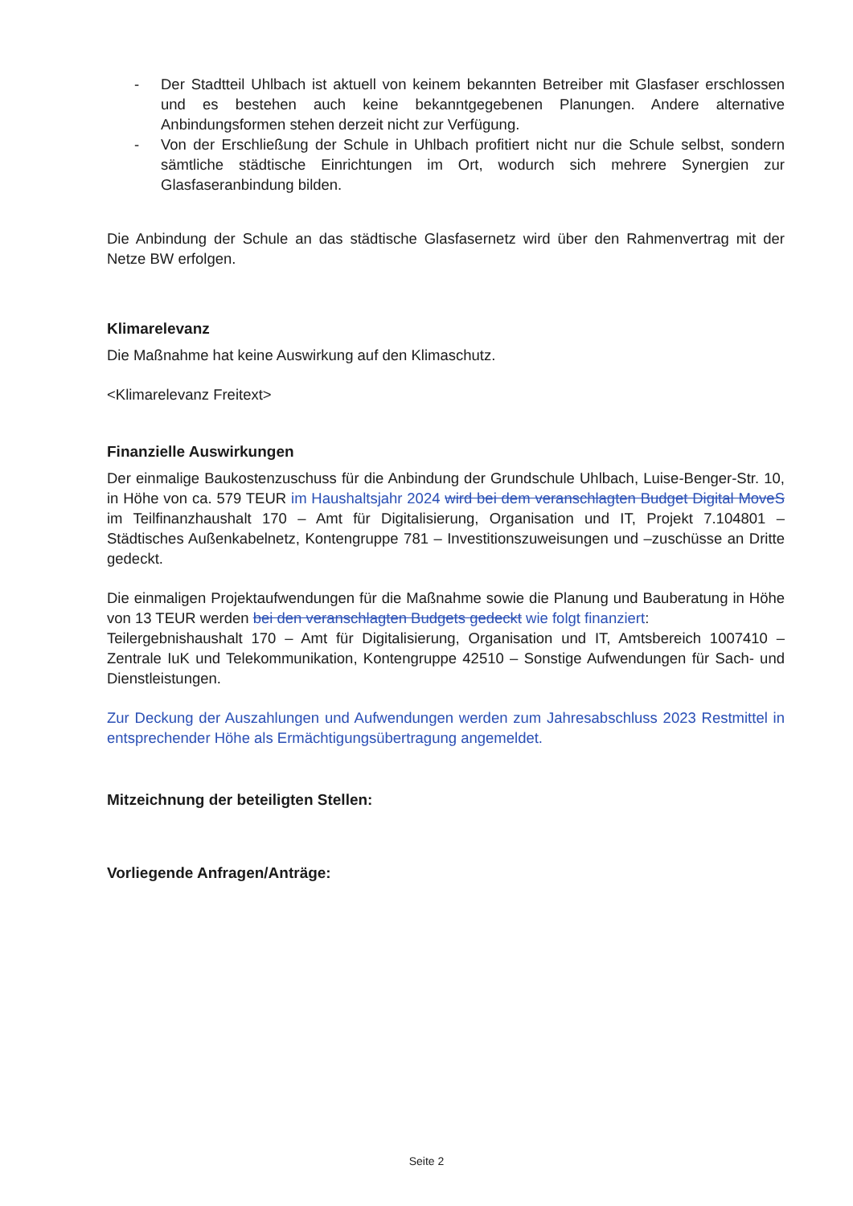- Der Stadtteil Uhlbach ist aktuell von keinem bekannten Betreiber mit Glasfaser erschlossen und es bestehen auch keine bekanntgegebenen Planungen. Andere alternative Anbindungsformen stehen derzeit nicht zur Verfügung.
- Von der Erschließung der Schule in Uhlbach profitiert nicht nur die Schule selbst, sondern sämtliche städtische Einrichtungen im Ort, wodurch sich mehrere Synergien zur Glasfaseranbindung bilden.
Die Anbindung der Schule an das städtische Glasfasernetz wird über den Rahmenvertrag mit der Netze BW erfolgen.
Klimarelevanz
Die Maßnahme hat keine Auswirkung auf den Klimaschutz.
<Klimarelevanz Freitext>
Finanzielle Auswirkungen
Der einmalige Baukostenzuschuss für die Anbindung der Grundschule Uhlbach, Luise-Benger-Str. 10, in Höhe von ca. 579 TEUR im Haushaltsjahr 2024 wird bei dem veranschlagten Budget Digital MoveS im Teilfinanzhaushalt 170 – Amt für Digitalisierung, Organisation und IT, Projekt 7.104801 – Städtisches Außenkabelnetz, Kontengruppe 781 – Investitionszuweisungen und –zuschüsse an Dritte gedeckt.
Die einmaligen Projektaufwendungen für die Maßnahme sowie die Planung und Bauberatung in Höhe von 13 TEUR werden bei den veranschlagten Budgets gedeckt wie folgt finanziert:
Teilergebnishaushalt 170 – Amt für Digitalisierung, Organisation und IT, Amtsbereich 1007410 – Zentrale IuK und Telekommunikation, Kontengruppe 42510 – Sonstige Aufwendungen für Sach- und Dienstleistungen.
Zur Deckung der Auszahlungen und Aufwendungen werden zum Jahresabschluss 2023 Restmittel in entsprechender Höhe als Ermächtigungsübertragung angemeldet.
Mitzeichnung der beteiligten Stellen:
Vorliegende Anfragen/Anträge:
Seite 2